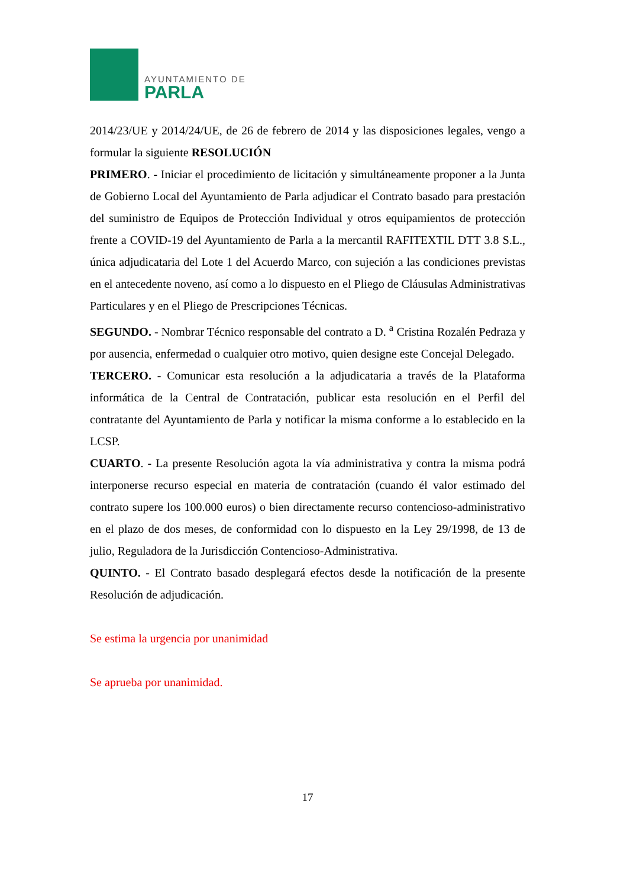AYUNTAMIENTO DE
PARLA
2014/23/UE y 2014/24/UE, de 26 de febrero de 2014 y las disposiciones legales, vengo a formular la siguiente RESOLUCIÓN
PRIMERO. - Iniciar el procedimiento de licitación y simultáneamente proponer a la Junta de Gobierno Local del Ayuntamiento de Parla adjudicar el Contrato basado para prestación del suministro de Equipos de Protección Individual y otros equipamientos de protección frente a COVID-19 del Ayuntamiento de Parla a la mercantil RAFITEXTIL DTT 3.8 S.L., única adjudicataria del Lote 1 del Acuerdo Marco, con sujeción a las condiciones previstas en el antecedente noveno, así como a lo dispuesto en el Pliego de Cláusulas Administrativas Particulares y en el Pliego de Prescripciones Técnicas.
SEGUNDO. - Nombrar Técnico responsable del contrato a D. <sup>a</sup> Cristina Rozalén Pedraza y por ausencia, enfermedad o cualquier otro motivo, quien designe este Concejal Delegado.
TERCERO. - Comunicar esta resolución a la adjudicataria a través de la Plataforma informática de la Central de Contratación, publicar esta resolución en el Perfil del contratante del Ayuntamiento de Parla y notificar la misma conforme a lo establecido en la LCSP.
CUARTO. - La presente Resolución agota la vía administrativa y contra la misma podrá interponerse recurso especial en materia de contratación (cuando él valor estimado del contrato supere los 100.000 euros) o bien directamente recurso contencioso-administrativo en el plazo de dos meses, de conformidad con lo dispuesto en la Ley 29/1998, de 13 de julio, Reguladora de la Jurisdicción Contencioso-Administrativa.
QUINTO. - El Contrato basado desplegará efectos desde la notificación de la presente Resolución de adjudicación.
Se estima la urgencia por unanimidad
Se aprueba por unanimidad.
17